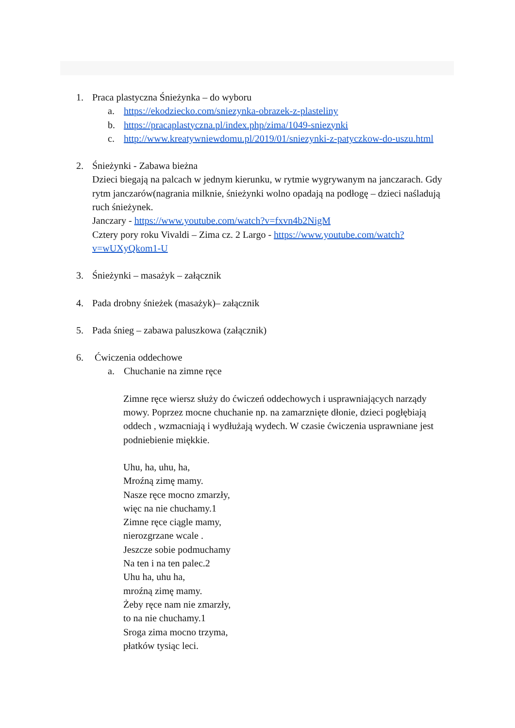1. Praca plastyczna Śnieżynka – do wyboru
a. https://ekodziecko.com/sniezynka-obrazek-z-plasteliny
b. https://pracaplastyczna.pl/index.php/zima/1049-sniezynki
c. http://www.kreatywniewdomu.pl/2019/01/sniezynki-z-patyczkow-do-uszu.html
2. Śnieżynki - Zabawa bieżna
Dzieci biegają na palcach w jednym kierunku, w rytmie wygrywanym na janczarach. Gdy rytm janczarów(nagrania milknie, śnieżynki wolno opadają na podłogę – dzieci naśladują ruch śnieżynek.
Janczary - https://www.youtube.com/watch?v=fxvn4b2NigM
Cztery pory roku Vivaldi – Zima cz. 2 Largo - https://www.youtube.com/watch?v=wUXyQkom1-U
3. Śnieżynki – masażyk – załącznik
4. Pada drobny śnieżek (masażyk)– załącznik
5. Pada śnieg – zabawa paluszkowa (załącznik)
6. Ćwiczenia oddechowe
a. Chuchanie na zimne ręce
Zimne ręce wiersz służy do ćwiczeń oddechowych i usprawniających narządy mowy. Poprzez mocne chuchanie np. na zamarznięte dłonie, dzieci pogłębiają oddech , wzmacniają i wydłużają wydech. W czasie ćwiczenia usprawniane jest podniebienie miękkie.
Uhu, ha, uhu, ha,
Mroźną zimę mamy.
Nasze ręce mocno zmarzły,
więc na nie chuchamy.1
Zimne ręce ciągle mamy,
nierozgrzane wcale .
Jeszcze sobie podmuchamy
Na ten i na ten palec.2
Uhu ha, uhu ha,
mroźną zimę mamy.
Żeby ręce nam nie zmarzły,
to na nie chuchamy.1
Sroga zima mocno trzyma,
płatków tysiąc leci.